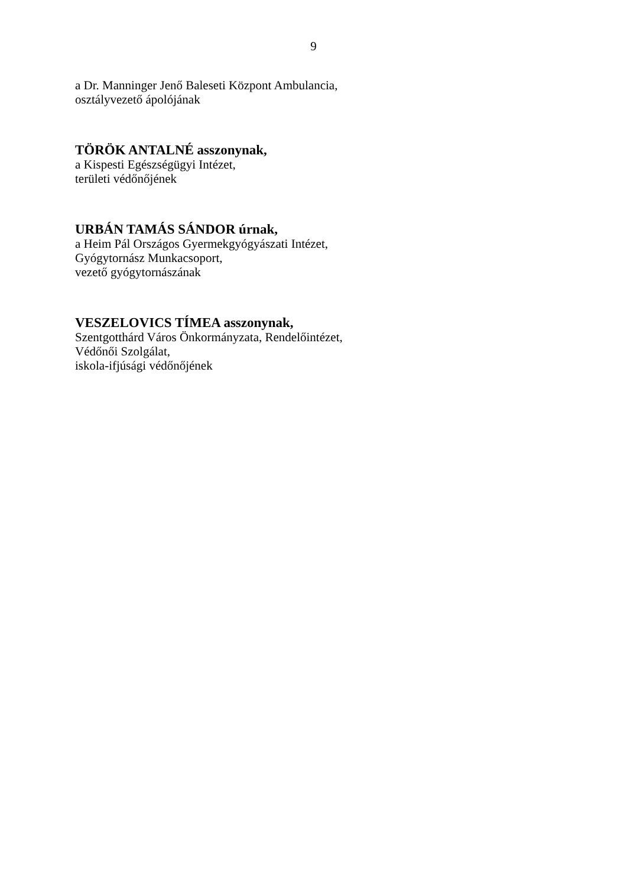9
a Dr. Manninger Jenő Baleseti Központ Ambulancia,
osztályvezető ápolójának
TÖRÖK ANTALNÉ asszonynak,
a Kispesti Egészségügyi Intézet,
területi védőnőjének
URBÁN TAMÁS SÁNDOR úrnak,
a Heim Pál Országos Gyermekgyógyászati Intézet,
Gyógytornász Munkacsoport,
vezető gyógytornászának
VESZELOVICS TÍMEA asszonynak,
Szentgotthárd Város Önkormányzata, Rendelőintézet,
Védőnői Szolgálat,
iskola-ifjúsági védőnőjének